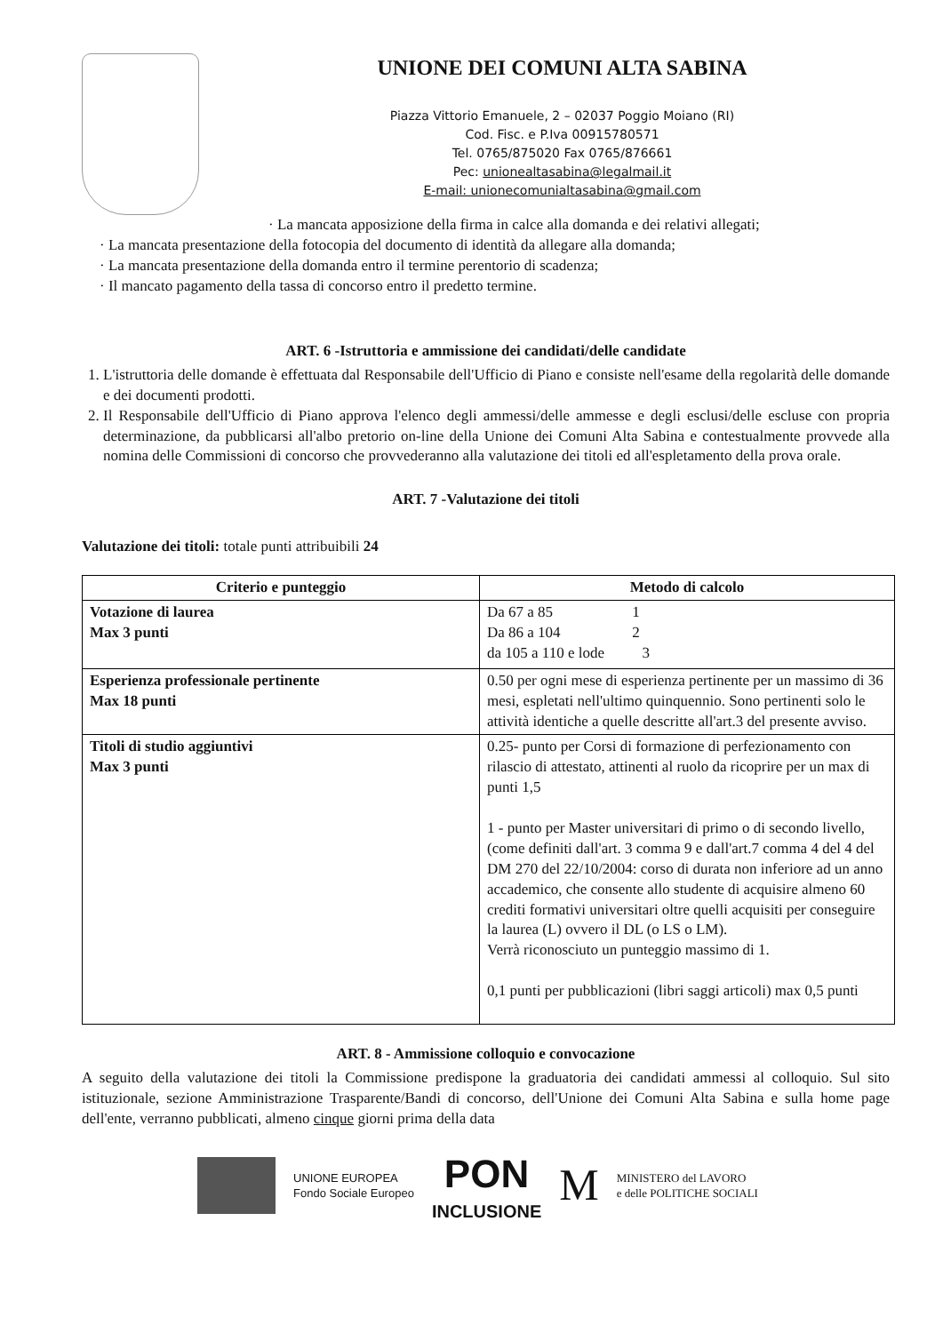UNIONE DEI COMUNI ALTA SABINA
Piazza Vittorio Emanuele, 2 – 02037 Poggio Moiano (RI)
Cod. Fisc. e P.Iva 00915780571
Tel. 0765/875020 Fax 0765/876661
Pec: unionealtasabina@legalmail.it
E-mail: unionecomunialtasabina@gmail.com
· La mancata apposizione della firma in calce alla domanda e dei relativi allegati;
· La mancata presentazione della fotocopia del documento di identità da allegare alla domanda;
· La mancata presentazione della domanda entro il termine perentorio di scadenza;
· Il mancato pagamento della tassa di concorso entro il predetto termine.
ART. 6 -Istruttoria e ammissione dei candidati/delle candidate
1. L'istruttoria delle domande è effettuata dal Responsabile dell'Ufficio di Piano e consiste nell'esame della regolarità delle domande e dei documenti prodotti.
2. Il Responsabile dell'Ufficio di Piano approva l'elenco degli ammessi/delle ammesse e degli esclusi/delle escluse con propria determinazione, da pubblicarsi all'albo pretorio on-line della Unione dei Comuni Alta Sabina e contestualmente provvede alla nomina delle Commissioni di concorso che provvederanno alla valutazione dei titoli ed all'espletamento della prova orale.
ART. 7 -Valutazione dei titoli
Valutazione dei titoli: totale punti attribuibili 24
| Criterio e punteggio | Metodo di calcolo |
| --- | --- |
| Votazione di laurea Max 3 punti | Da 67 a 85 1 Da 86 a 104 2 da 105 a 110 e lode 3 |
| Esperienza professionale pertinente Max 18 punti | 0.50 per ogni mese di esperienza pertinente per un massimo di 36 mesi, espletati nell'ultimo quinquennio. Sono pertinenti solo le attività identiche a quelle descritte all'art.3 del presente avviso. |
| Titoli di studio aggiuntivi Max 3 punti | 0.25- punto per Corsi di formazione di perfezionamento con rilascio di attestato, attinenti al ruolo da ricoprire per un max di punti 1,5 1 - punto per Master universitari di primo o di secondo livello, (come definiti dall'art. 3 comma 9 e dall'art.7 comma 4 del 4 del DM 270 del 22/10/2004: corso di durata non inferiore ad un anno accademico, che consente allo studente di acquisire almeno 60 crediti formativi universitari oltre quelli acquisiti per conseguire la laurea (L) ovvero il DL (o LS o LM). Verrà riconosciuto un punteggio massimo di 1. 0,1 punti per pubblicazioni (libri saggi articoli) max 0,5 punti |
ART. 8 - Ammissione colloquio e convocazione
A seguito della valutazione dei titoli la Commissione predispone la graduatoria dei candidati ammessi al colloquio. Sul sito istituzionale, sezione Amministrazione Trasparente/Bandi di concorso, dell'Unione dei Comuni Alta Sabina e sulla home page dell'ente, verranno pubblicati, almeno cinque giorni prima della data
UNIONE EUROPEA
Fondo Sociale Europeo
PON
INCLUSIONE
M
MINISTERO del LAVORO
e delle POLITICHE SOCIALI